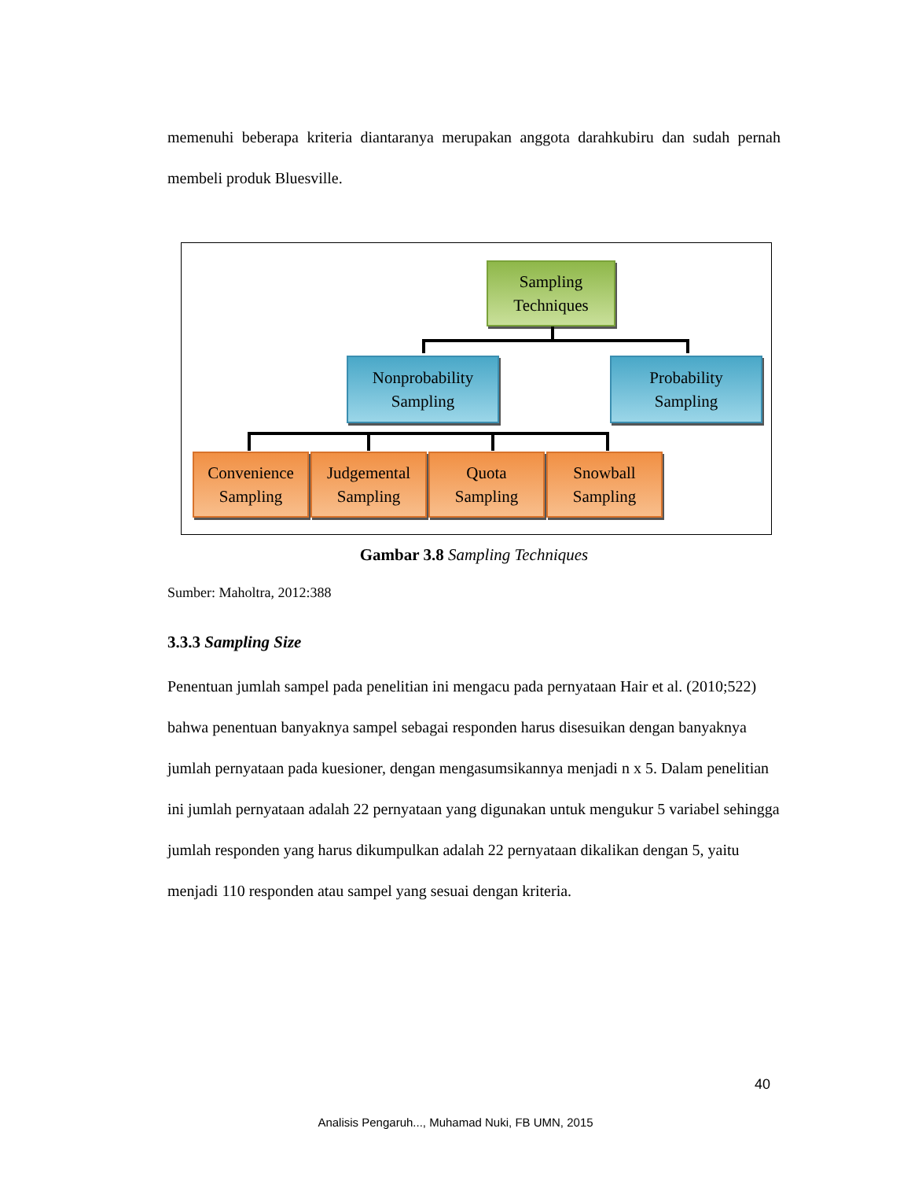memenuhi beberapa kriteria diantaranya merupakan anggota darahkubiru dan sudah pernah membeli produk Bluesville.
Sampling
Techniques
Nonprobability
Sampling
Probability
Sampling
Convenience
Sampling
Judgemental
Sampling
Quota
Sampling
Snowball
Sampling
Gambar 3.8 Sampling Techniques
Sumber: Maholtra, 2012:388
3.3.3 Sampling Size
Penentuan jumlah sampel pada penelitian ini mengacu pada pernyataan Hair et al. (2010;522) bahwa penentuan banyaknya sampel sebagai responden harus disesuikan dengan banyaknya jumlah pernyataan pada kuesioner, dengan mengasumsikannya menjadi n x 5. Dalam penelitian ini jumlah pernyataan adalah 22 pernyataan yang digunakan untuk mengukur 5 variabel sehingga jumlah responden yang harus dikumpulkan adalah 22 pernyataan dikalikan dengan 5, yaitu menjadi 110 responden atau sampel yang sesuai dengan kriteria.
40
Analisis Pengaruh..., Muhamad Nuki, FB UMN, 2015